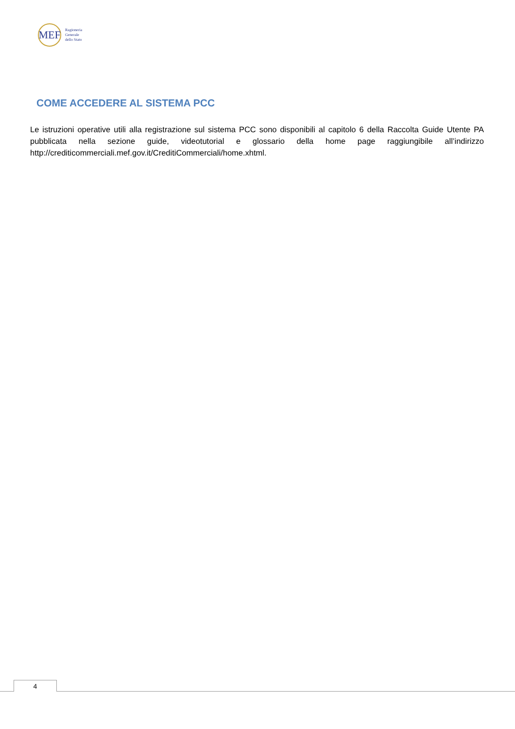MEF
Ragioneria
Generale
dello Stato
COME ACCEDERE AL SISTEMA PCC
Le istruzioni operative utili alla registrazione sul sistema PCC sono disponibili al capitolo 6 della Raccolta Guide Utente PA pubblicata nella sezione guide, videotutorial e glossario della home page raggiungibile all’indirizzo http://crediticommerciali.mef.gov.it/CreditiCommerciali/home.xhtml.
4